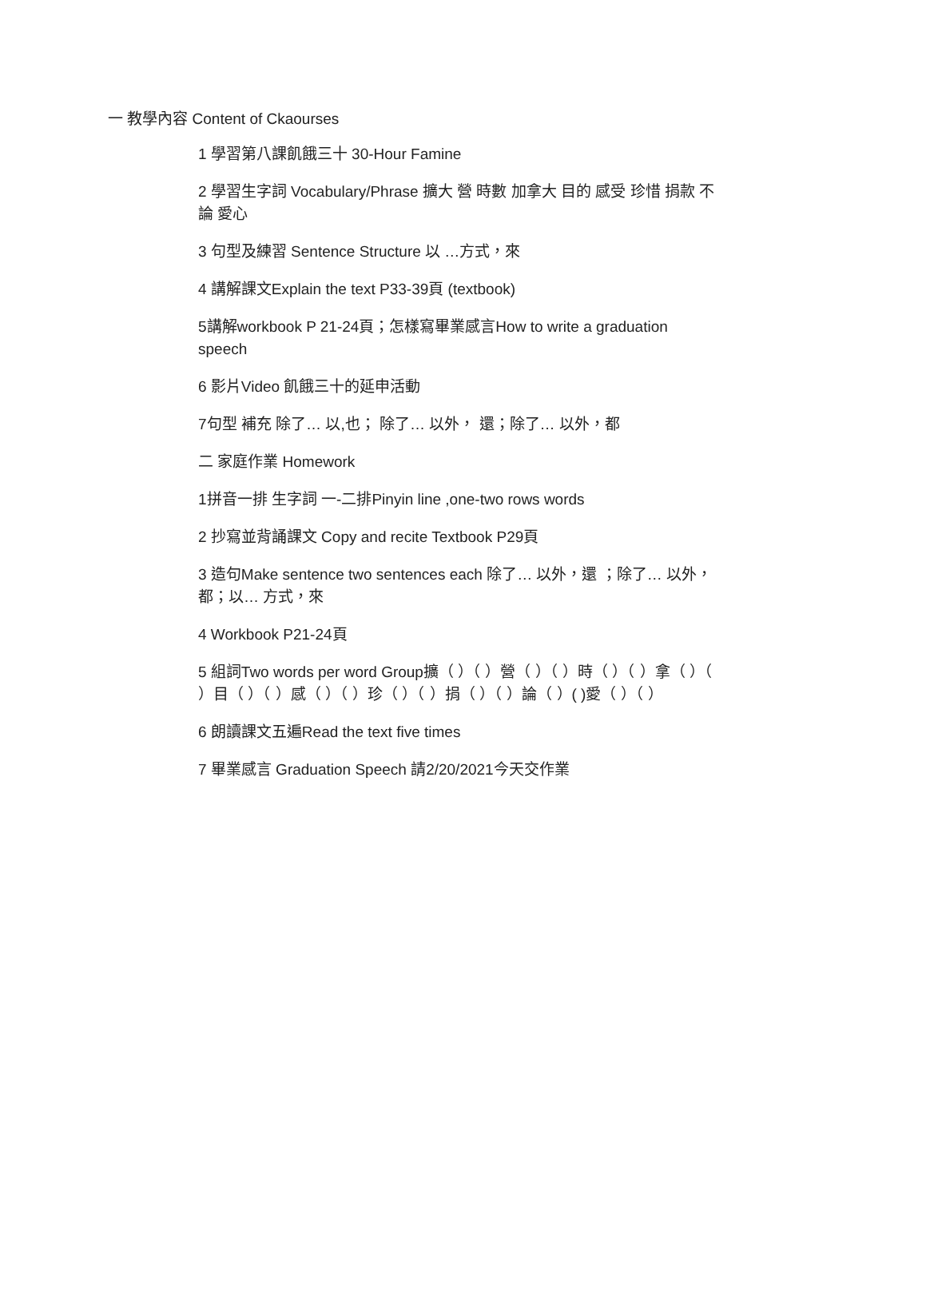一 教學內容 Content of Ckaourses
1 學習第八課飢餓三十 30-Hour Famine
2 學習生字詞 Vocabulary/Phrase 擴大 營 時數 加拿大 目的 感受 珍惜 捐款 不論 愛心
3 句型及練習 Sentence Structure 以 …方式，來
4 講解課文Explain the text P33-39頁 (textbook)
5講解workbook P 21-24頁；怎樣寫畢業感言How to write a graduation speech
6 影片Video 飢餓三十的延申活動
7句型 補充 除了… 以,也； 除了… 以外， 還；除了… 以外，都
二 家庭作業 Homework
1拼音一排 生字詞 一-二排Pinyin line ,one-two rows words
2 抄寫並背誦課文 Copy and recite Textbook P29頁
3 造句Make sentence two sentences each 除了… 以外，還 ；除了… 以外，都；以… 方式，來
4 Workbook P21-24頁
5 組詞Two words per word Group擴（ ）（ ）營（ ）（ ）時（ ）（ ）拿（ ）（ ）目（ ）（ ）感（ ）（ ）珍（ ）（ ）捐（ ）（ ）論（ ）( )愛（ ）（ ）
6 朗讀課文五遍Read the text five times
7 畢業感言 Graduation Speech 請2/20/2021今天交作業